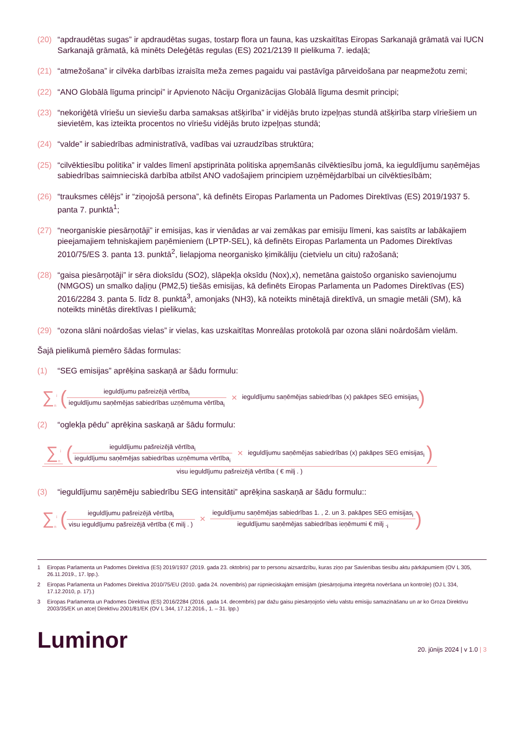(20) “apdraudētas sugas” ir apdraudētas sugas, tostarp flora un fauna, kas uzskaitītas Eiropas Sarkanajā grāmatā vai IUCN Sarkanajā grāmatā, kā minēts Deleģētās regulas (ES) 2021/2139 II pielikuma 7. iedaļā;
(21) “atmežošana” ir cilvēka darbības izraisīta meža zemes pagaidu vai pastāvīga pārveidošana par neapmežotu zemi;
(22) “ANO Globālā līguma principi” ir Apvienoto Nāciju Organizācijas Globālā līguma desmit principi;
(23) “nekoriģētā vīriešu un sieviešu darba samaksas atšķirība” ir vidējās bruto izpeļņas stundā atšķirība starp vīriešiem un sievietēm, kas izteikta procentos no vīriešu vidējās bruto izpeļņas stundā;
(24) “valde” ir sabiedrības administratīvā, vadības vai uzraudzības struktūra;
(25) “cilvēktiesību politika” ir valdes līmenī apstiprināta politiska apņemšanās cilvēktiesību jomā, ka ieguldījumu saņēmējas sabiedrības saimnieciskā darbība atbilst ANO vadošajiem principiem uzņēmējdarbībai un cilvēktiesībām;
(26) “trauksmes cēlējs” ir “ziņojošā persona”, kā definēts Eiropas Parlamenta un Padomes Direktīvas (ES) 2019/1937 5. panta 7. punktā<sup>1</sup>;
(27) “neorganiskie piesārņotāji” ir emisijas, kas ir vienādas ar vai zemākas par emisiju līmeni, kas saistīts ar labākajiem pieejamajiem tehniskajiem paņēmieniem (LPTP-SEL), kā definēts Eiropas Parlamenta un Padomes Direktīvas 2010/75/ES 3. panta 13. punktā<sup>2</sup>, lielapjoma neorganisko ķimikāliju (cietvielu un citu) ražošanā;
(28) “gaisa piesārņotāji” ir sēra dioksīdu (SO2), slāpekļa oksīdu (Nox),x), nemetāna gaistošo organisko savienojumu (NMGOS) un smalko daļiņu (PM2,5) tiešās emisijas, kā definēts Eiropas Parlamenta un Padomes Direktīvas (ES) 2016/2284 3. panta 5. līdz 8. punktā<sup>3</sup>, amonjaks (NH3), kā noteikts minētajā direktīvā, un smagie metāli (SM), kā noteikts minētās direktīvas I pielikumā;
(29) “ozona slāni noārdošas vielas” ir vielas, kas uzskaitītas Monreālas protokolā par ozona slāni noārdošām vielām.
Šajā pielikumā piemēro šādas formulas:
(1) “SEG emisijas” aprēķina saskaņā ar šādu formulu:
∑<sub>n</sub><sup>i</sup> (ieguldījumu pašreizējā vērtība<sub>i</sub> ieguldījumu saņēmējas sabiedrības uzņēmuma vērtība<sub>i</sub> × ieguldījumu saņēmējas sabiedrības (x) pakāpes SEG emisijas<sub>i</sub>)
(2) “oglekļa pēdu” aprēķina saskaņā ar šādu formulu:
∑<sub>n</sub><sup>i</sup> (ieguldījumu pašreizējā vērtība<sub>i</sub> ieguldījumu saņēmējas sabiedrības uzņēmuma vērtība<sub>i</sub> × ieguldījumu saņēmējas sabiedrības (x) pakāpes SEG emisijas<sub>i</sub>) visu ieguldījumu pašreizējā vērtība ( € milj . )
(3) “ieguldījumu saņēmēju sabiedrību SEG intensitāti” aprēķina saskaņā ar šādu formulu::
∑<sub>n</sub><sup>i</sup> (ieguldījumu pašreizējā vērtība<sub>i</sub> visu ieguldījumu pašreizējā vērtība (€ milj . ) × ieguldījumu saņēmējas sabiedrības 1. , 2. un 3. pakāpes SEG emisijas<sub>i</sub> ieguldījumu saņēmējas sabiedrības ieņēmumi € milj .<sub>i</sub>)
1 Eiropas Parlamenta un Padomes Direktīva (ES) 2019/1937 (2019. gada 23. oktobris) par to personu aizsardzību, kuras ziņo par Savienības tiesību aktu pārkāpumiem (OV L 305, 26.11.2019., 17. lpp.).
2 Eiropas Parlamenta un Padomes Direktīva 2010/75/EU (2010. gada 24. novembris) par rūpnieciskajām emisijām (piesārņojuma integrēta novēršana un kontrole) (OJ L 334, 17.12.2010, p. 17).)
3 Eiropas Parlamenta un Padomes Direktīva (ES) 2016/2284 (2016. gada 14. decembris) par dažu gaisu piesārņojošo vielu valstu emisiju samazināšanu un ar ko Groza Direktīvu 2003/35/EK un atceļ Direktīvu 2001/81/EK (OV L 344, 17.12.2016., 1. – 31. lpp.)
Luminor 20. jūnijs 2024 | v 1.0 | 3